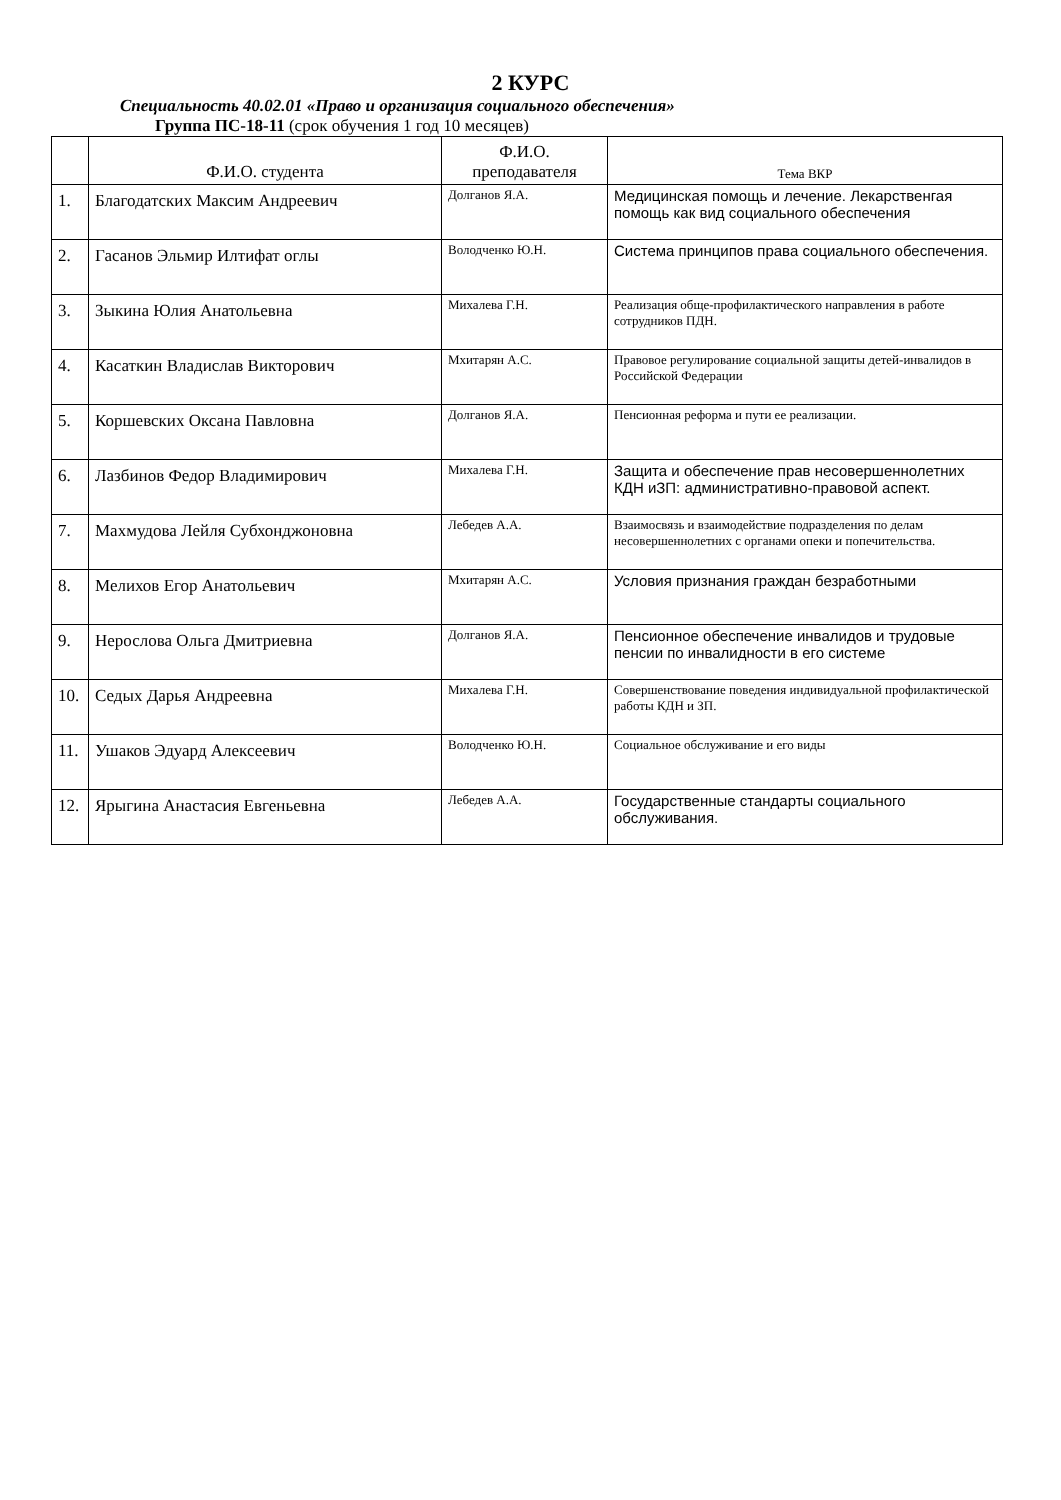2 КУРС
Специальность 40.02.01 «Право и организация социального обеспечения»
Группа ПС-18-11 (срок обучения 1 год 10 месяцев)
| | Ф.И.О. студента | Ф.И.О. преподавателя | Тема ВКР |
| --- | --- | --- | --- |
| 1. | Благодатских Максим Андреевич | Долганов Я.А. | Медицинская помощь и лечение. Лекарственгая помощь как вид социального обеспечения |
| 2. | Гасанов Эльмир Илтифат оглы | Володченко Ю.Н. | Система принципов права социального обеспечения. |
| 3. | Зыкина Юлия Анатольевна | Михалева Г.Н. | Реализация обще-профилактического направления в работе сотрудников ПДН. |
| 4. | Касаткин Владислав Викторович | Мхитарян А.С. | Правовое регулирование социальной защиты детей-инвалидов в Российской Федерации |
| 5. | Коршевских Оксана Павловна | Долганов Я.А. | Пенсионная реформа и пути ее реализации. |
| 6. | Лазбинов Федор Владимирович | Михалева Г.Н. | Защита и обеспечение прав несовершеннолетних КДН иЗП: административно-правовой аспект. |
| 7. | Махмудова Лейля Субхонджоновна | Лебедев А.А. | Взаимосвязь и взаимодействие подразделения по делам несовершеннолетних с органами опеки и попечительства. |
| 8. | Мелихов Егор Анатольевич | Мхитарян А.С. | Условия признания граждан безработными |
| 9. | Нерослова Ольга Дмитриевна | Долганов Я.А. | Пенсионное обеспечение инвалидов и трудовые пенсии по инвалидности в его системе |
| 10. | Седых Дарья Андреевна | Михалева Г.Н. | Совершенствование поведения индивидуальной профилактической работы КДН и ЗП. |
| 11. | Ушаков Эдуард Алексеевич | Володченко Ю.Н. | Социальное обслуживание и его виды |
| 12. | Ярыгина Анастасия Евгеньевна | Лебедев А.А. | Государственные стандарты социального обслуживания. |